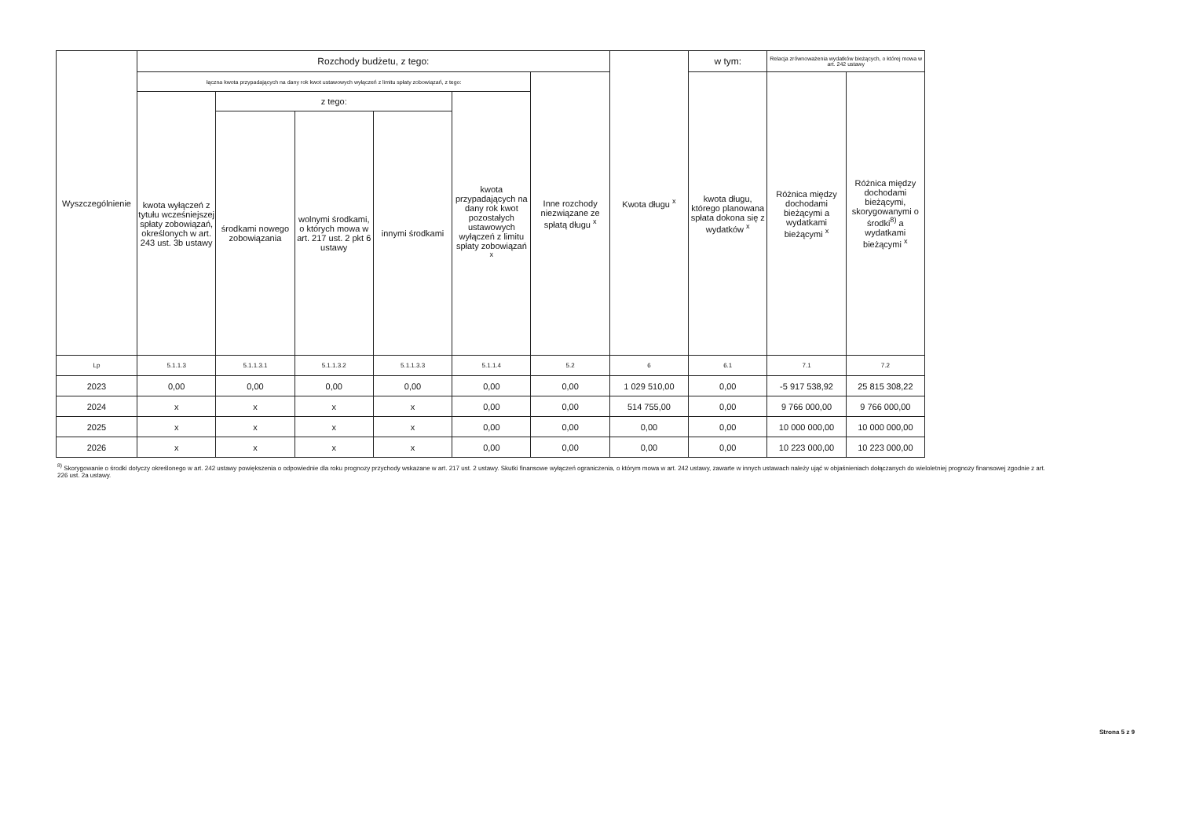| Wyszczególnienie | Rozchody budżetu, z tego: | | | | | | Kwota długu <sup>x</sup> | w tym: | Relacja zrównoważenia wydatków bieżących, o której mowa w art. 242 ustawy | |
| --- | --- | --- | --- | --- | --- | --- | --- | --- | --- | --- |
| | łączna kwota przypadających na dany rok kwot ustawowych wyłączeń z limitu spłaty zobowiązań, z tego: | | | | | Inne rozchody niezwiązane ze spłatą długu <sup>x</sup> | | kwota długu, którego planowana spłata dokona się z wydatków <sup>x</sup> | Różnica między dochodami bieżącymi a wydatkami bieżącymi <sup>x</sup> | Różnica między dochodami bieżącymi, skorygowanymi o środki<sup>8)</sup> a wydatkami bieżącymi <sup>x</sup> |
| | kwota wyłączeń z tytułu wcześniejszej spłaty zobowiązań, określonych w art. 243 ust. 3b ustawy | z tego: | | | kwota przypadających na dany rok kwot pozostałych ustawowych wyłączeń z limitu spłaty zobowiązań <sup>x</sup> | | | | | |
| | | środkami nowego zobowiązania | wolnymi środkami, o których mowa w art. 217 ust. 2 pkt 6 ustawy | innymi środkami | | | | | | |
| Lp | 5.1.1.3 | 5.1.1.3.1 | 5.1.1.3.2 | 5.1.1.3.3 | 5.1.1.4 | 5.2 | 6 | 6.1 | 7.1 | 7.2 |
| 2023 | 0,00 | 0,00 | 0,00 | 0,00 | 0,00 | 0,00 | 1 029 510,00 | 0,00 | -5 917 538,92 | 25 815 308,22 |
| 2024 | x | x | x | x | 0,00 | 0,00 | 514 755,00 | 0,00 | 9 766 000,00 | 9 766 000,00 |
| 2025 | x | x | x | x | 0,00 | 0,00 | 0,00 | 0,00 | 10 000 000,00 | 10 000 000,00 |
| 2026 | x | x | x | x | 0,00 | 0,00 | 0,00 | 0,00 | 10 223 000,00 | 10 223 000,00 |
<sup>8)</sup> Skorygowanie o środki dotyczy określonego w art. 242 ustawy powiększenia o odpowiednie dla roku prognozy przychody wskazane w art. 217 ust. 2 ustawy. Skutki finansowe wyłączeń ograniczenia, o którym mowa w art. 242 ustawy, zawarte w innych ustawach należy ująć w objaśnieniach dołączanych do wieloletniej prognozy finansowej zgodnie z art. 226 ust. 2a ustawy.
Strona 5 z 9